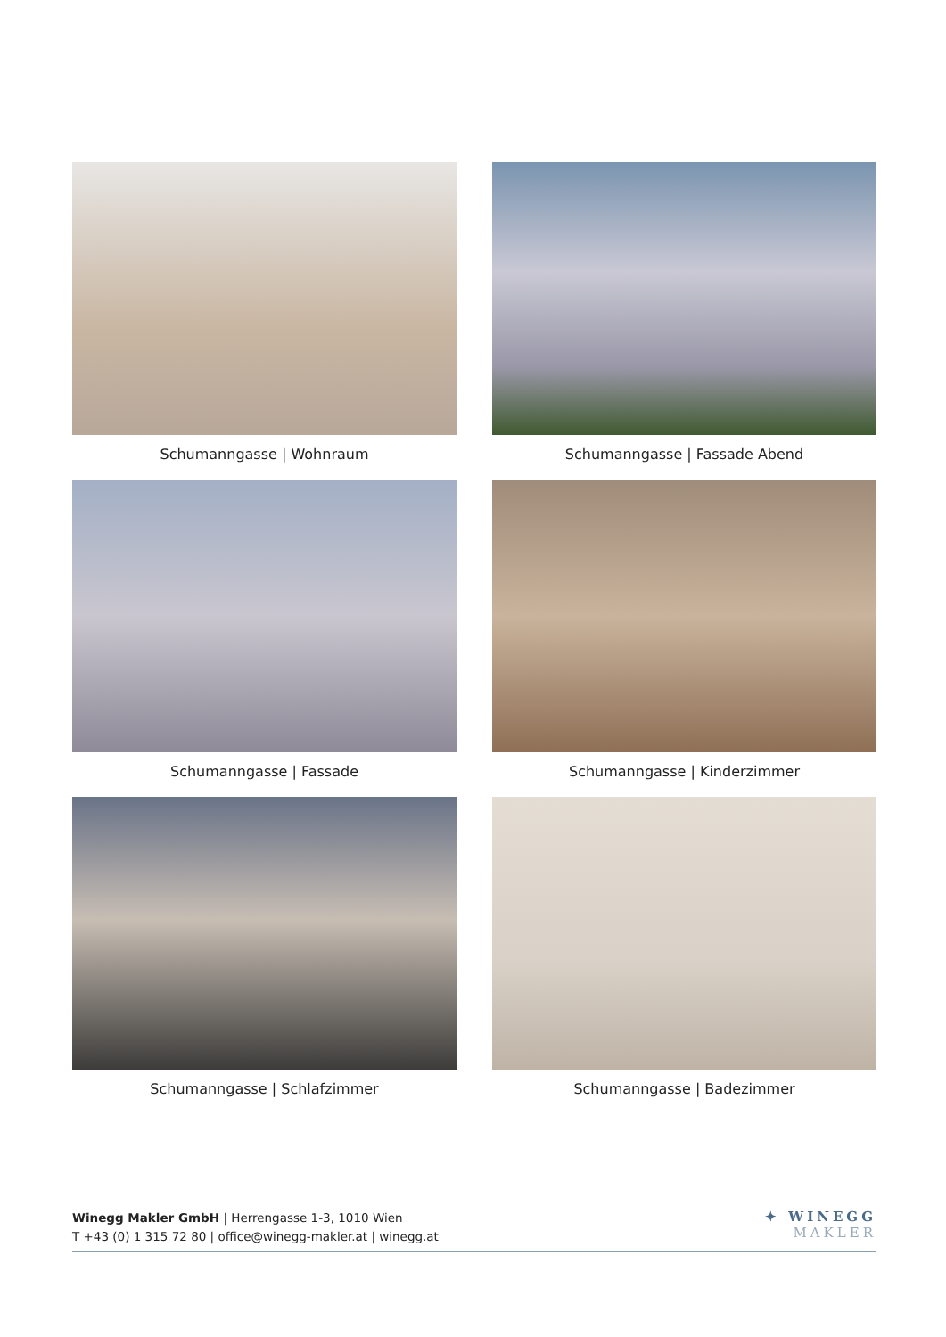Schumanngasse | Wohnraum
Schumanngasse | Fassade Abend
Schumanngasse | Fassade
Schumanngasse | Kinderzimmer
Schumanngasse | Schlafzimmer
Schumanngasse | Badezimmer
Winegg Makler GmbH | Herrengasse 1-3, 1010 Wien
T +43 (0) 1 315 72 80 | office@winegg-makler.at | winegg.at
✦ WINEGG
MAKLER